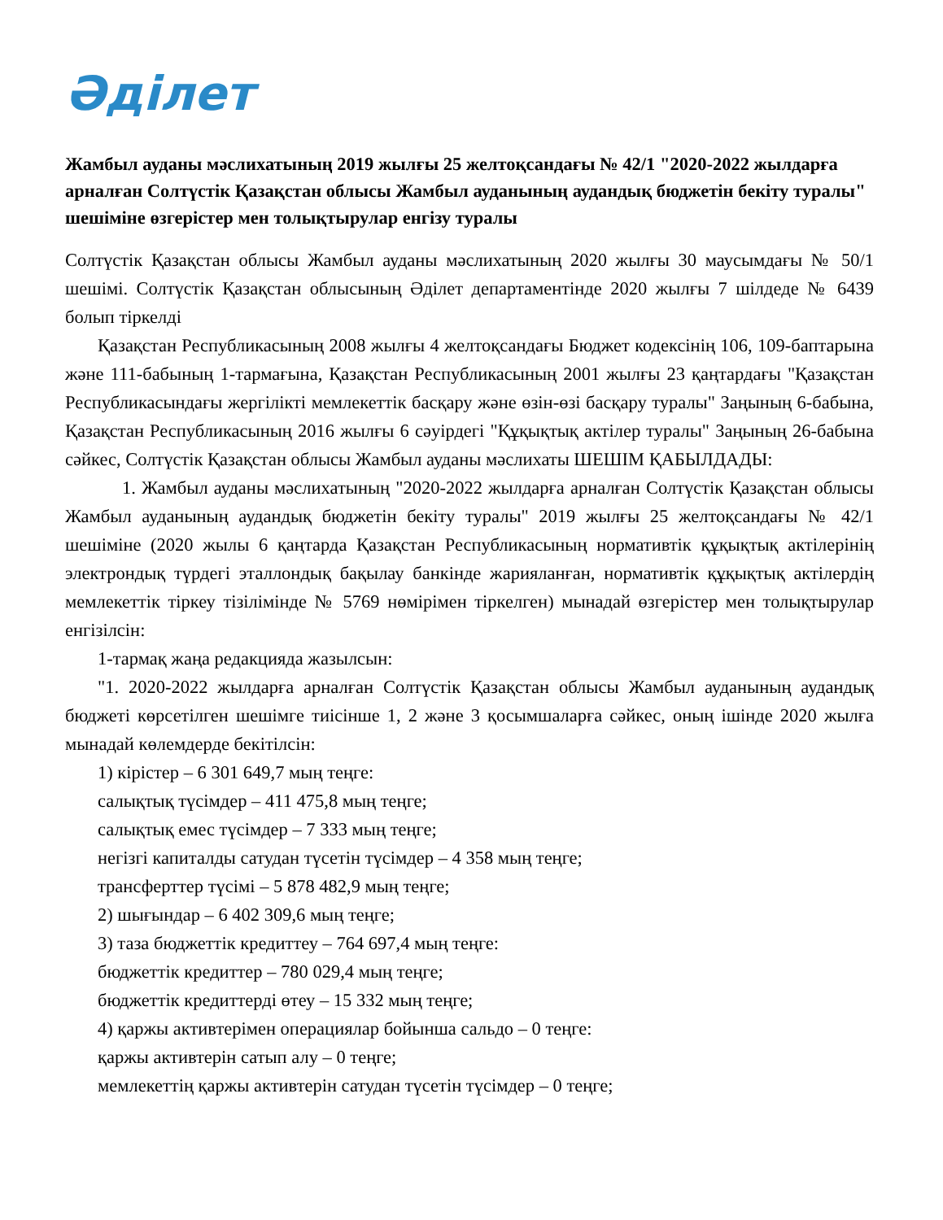Әділет
Жамбыл ауданы мәслихатының 2019 жылғы 25 желтоқсандағы № 42/1 "2020-2022 жылдарға арналған Солтүстік Қазақстан облысы Жамбыл ауданының аудандық бюджетін бекіту туралы" шешіміне өзгерістер мен толықтырулар енгізу туралы
Солтүстік Қазақстан облысы Жамбыл ауданы мәслихатының 2020 жылғы 30 маусымдағы № 50/1 шешімі. Солтүстік Қазақстан облысының Әділет департаментінде 2020 жылғы 7 шілдеде № 6439 болып тіркелді
Қазақстан Республикасының 2008 жылғы 4 желтоқсандағы Бюджет кодексінің 106, 109-баптарына және 111-бабының 1-тармағына, Қазақстан Республикасының 2001 жылғы 23 қаңтардағы "Қазақстан Республикасындағы жергілікті мемлекеттік басқару және өзін-өзі басқару туралы" Заңының 6-бабына, Қазақстан Республикасының 2016 жылғы 6 сәуірдегі "Құқықтық актілер туралы" Заңының 26-бабына сәйкес, Солтүстік Қазақстан облысы Жамбыл ауданы мәслихаты ШЕШІМ ҚАБЫЛДАДЫ:
1. Жамбыл ауданы мәслихатының "2020-2022 жылдарға арналған Солтүстік Қазақстан облысы Жамбыл ауданының аудандық бюджетін бекіту туралы" 2019 жылғы 25 желтоқсандағы № 42/1 шешіміне (2020 жылы 6 қаңтарда Қазақстан Республикасының нормативтік құқықтық актілерінің электрондық түрдегі эталлондық бақылау банкінде жарияланған, нормативтік құқықтық актілердің мемлекеттік тіркеу тізілімінде № 5769 нөмірімен тіркелген) мынадай өзгерістер мен толықтырулар енгізілсін:
1-тармақ жаңа редакцияда жазылсын:
"1. 2020-2022 жылдарға арналған Солтүстік Қазақстан облысы Жамбыл ауданының аудандық бюджеті көрсетілген шешімге тиісінше 1, 2 және 3 қосымшаларға сәйкес, оның ішінде 2020 жылға мынадай көлемдерде бекітілсін:
1) кірістер – 6 301 649,7 мың теңге:
салықтық түсімдер – 411 475,8 мың теңге;
салықтық емес түсімдер – 7 333 мың теңге;
негізгі капиталды сатудан түсетін түсімдер – 4 358 мың теңге;
трансферттер түсімі – 5 878 482,9 мың теңге;
2) шығындар – 6 402 309,6 мың теңге;
3) таза бюджеттік кредиттеу – 764 697,4 мың теңге:
бюджеттік кредиттер – 780 029,4 мың теңге;
бюджеттік кредиттерді өтеу – 15 332 мың теңге;
4) қаржы активтерімен операциялар бойынша сальдо – 0 теңге:
қаржы активтерін сатып алу – 0 теңге;
мемлекеттің қаржы активтерін сатудан түсетін түсімдер – 0 теңге;